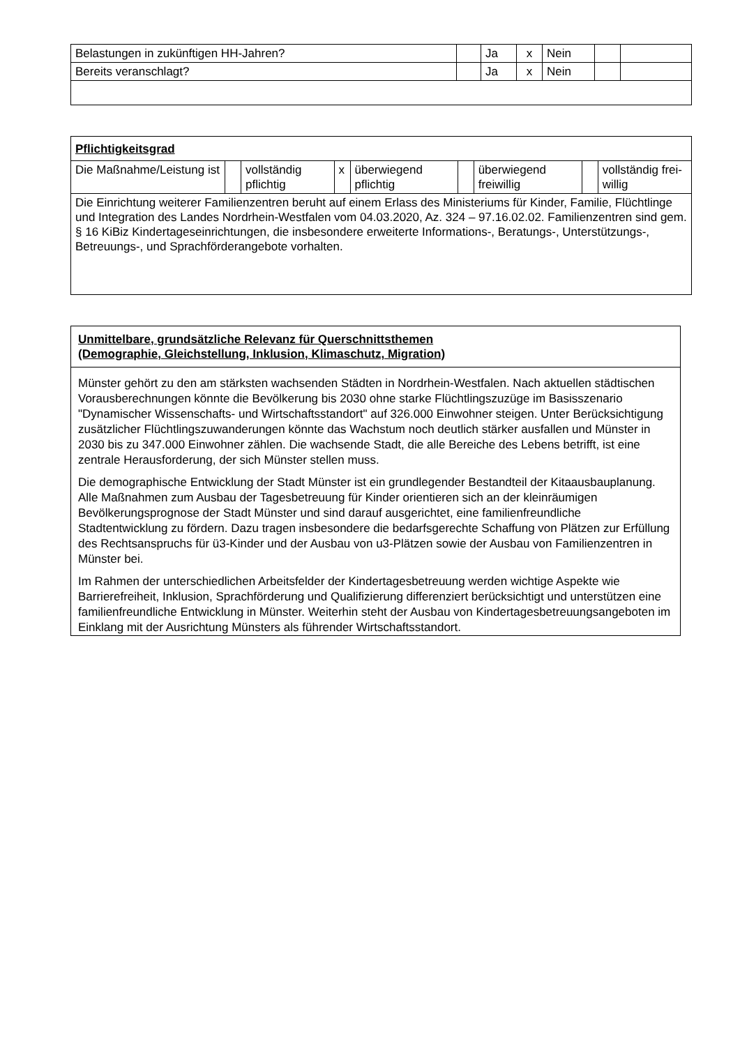| Belastungen in zukünftigen HH-Jahren? | | Ja | x | Nein | | |
| Bereits veranschlagt? | | Ja | x | Nein | | |
| Pflichtigkeitsgrad | | | | | | | | |
| Die Maßnahme/Leistung ist | | vollständig pflichtig | x | überwiegend pflichtig | | überwiegend freiwillig | | vollständig frei­willig |
| Die Einrichtung weiterer Familienzentren beruht auf einem Erlass des Ministeriums für Kinder, Familie, Flüchtlinge und Integration des Landes Nordrhein-Westfalen vom 04.03.2020, Az. 324 – 97.16.02.02. Familienzentren sind gem. § 16 KiBiz Kindertageseinrichtungen, die insbesondere erweiterte Informations-, Beratungs-, Unterstützungs-, Betreuungs-, und Sprachförderangebote vorhalten. | | | | | | | | |
| Unmittelbare, grundsätzliche Relevanz für Querschnittsthemen (Demographie, Gleichstellung, Inklusion, Klimaschutz, Migration) |
| Münster gehört zu den am stärksten wachsenden Städten in Nordrhein-Westfalen. Nach aktuellen städtischen Vorausberechnungen könnte die Bevölkerung bis 2030 ohne starke Flüchtlingszuzüge im Basisszenario "Dynamischer Wissenschafts- und Wirtschaftsstandort" auf 326.000 Einwohner steigen. Unter Berücksichtigung zusätzlicher Flüchtlingszuwanderungen könnte das Wachstum noch deutlich stärker ausfallen und Münster in 2030 bis zu 347.000 Einwohner zählen. Die wachsende Stadt, die alle Bereiche des Lebens betrifft, ist eine zentrale Herausforderung, der sich Münster stellen muss. Die demographische Entwicklung der Stadt Münster ist ein grundlegender Bestandteil der Kitaausbauplanung. Alle Maßnahmen zum Ausbau der Tagesbetreuung für Kinder orientieren sich an der kleinräumigen Bevölkerungsprognose der Stadt Münster und sind darauf ausgerichtet, eine familienfreundliche Stadtentwicklung zu fördern. Dazu tragen insbesondere die bedarfsgerechte Schaffung von Plätzen zur Erfüllung des Rechtsanspruchs für ü3-Kinder und der Ausbau von u3-Plätzen sowie der Ausbau von Familienzentren in Münster bei. Im Rahmen der unterschiedlichen Arbeitsfelder der Kindertagesbetreuung werden wichtige Aspekte wie Barrierefreiheit, Inklusion, Sprachförderung und Qualifizierung differenziert berücksichtigt und unterstützen eine familienfreundliche Entwicklung in Münster. Weiterhin steht der Ausbau von Kindertagesbetreuungsangeboten im Einklang mit der Ausrichtung Münsters als führender Wirtschaftsstandort. |